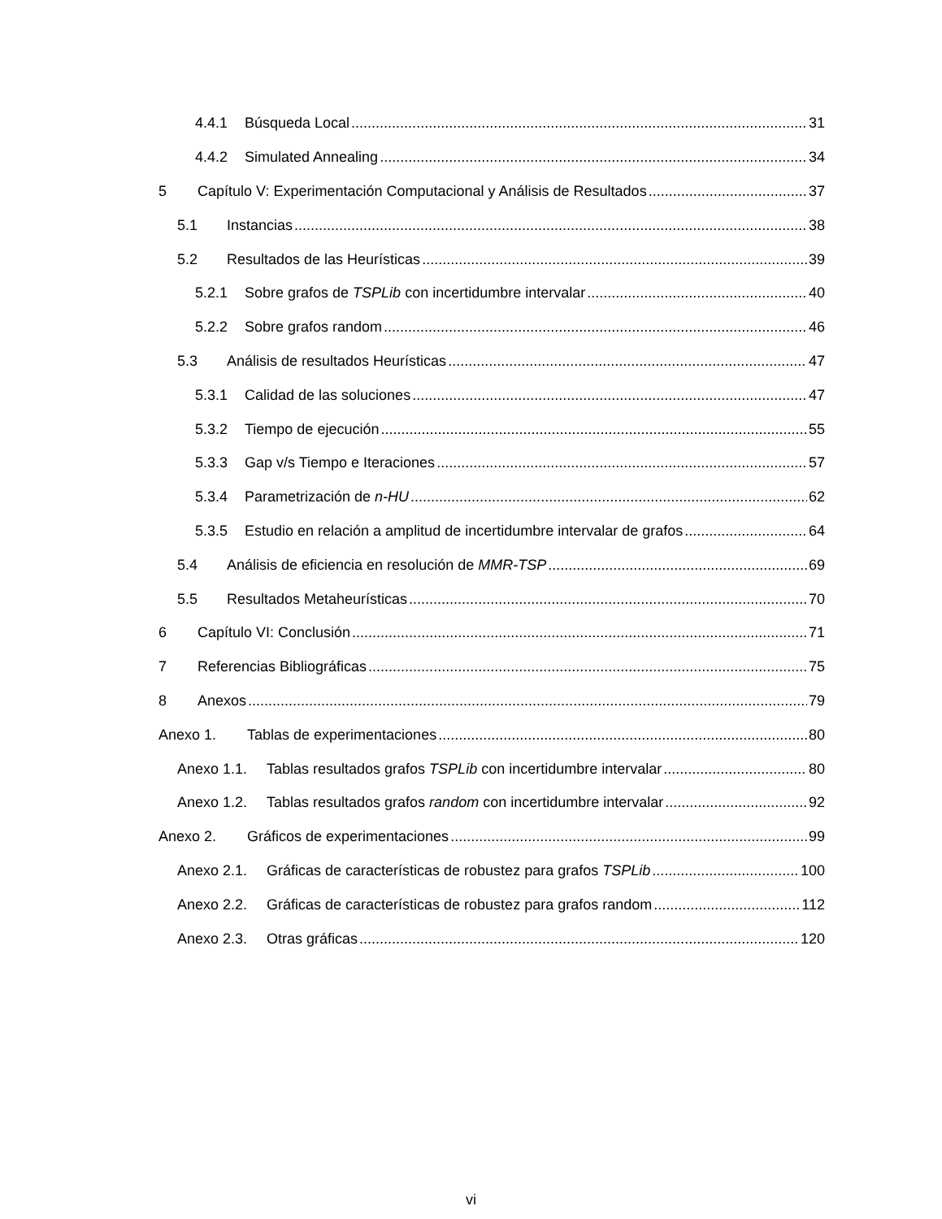4.4.1 Búsqueda Local 31
4.4.2 Simulated Annealing 34
5 Capítulo V: Experimentación Computacional y Análisis de Resultados 37
5.1 Instancias 38
5.2 Resultados de las Heurísticas 39
5.2.1 Sobre grafos de TSPLib con incertidumbre intervalar 40
5.2.2 Sobre grafos random 46
5.3 Análisis de resultados Heurísticas 47
5.3.1 Calidad de las soluciones 47
5.3.2 Tiempo de ejecución 55
5.3.3 Gap v/s Tiempo e Iteraciones 57
5.3.4 Parametrización de n-HU 62
5.3.5 Estudio en relación a amplitud de incertidumbre intervalar de grafos 64
5.4 Análisis de eficiencia en resolución de MMR-TSP 69
5.5 Resultados Metaheurísticas 70
6 Capítulo VI: Conclusión 71
7 Referencias Bibliográficas 75
8 Anexos 79
Anexo 1. Tablas de experimentaciones 80
Anexo 1.1. Tablas resultados grafos TSPLib con incertidumbre intervalar 80
Anexo 1.2. Tablas resultados grafos random con incertidumbre intervalar 92
Anexo 2. Gráficos de experimentaciones 99
Anexo 2.1. Gráficas de características de robustez para grafos TSPLib 100
Anexo 2.2. Gráficas de características de robustez para grafos random 112
Anexo 2.3. Otras gráficas 120
vi